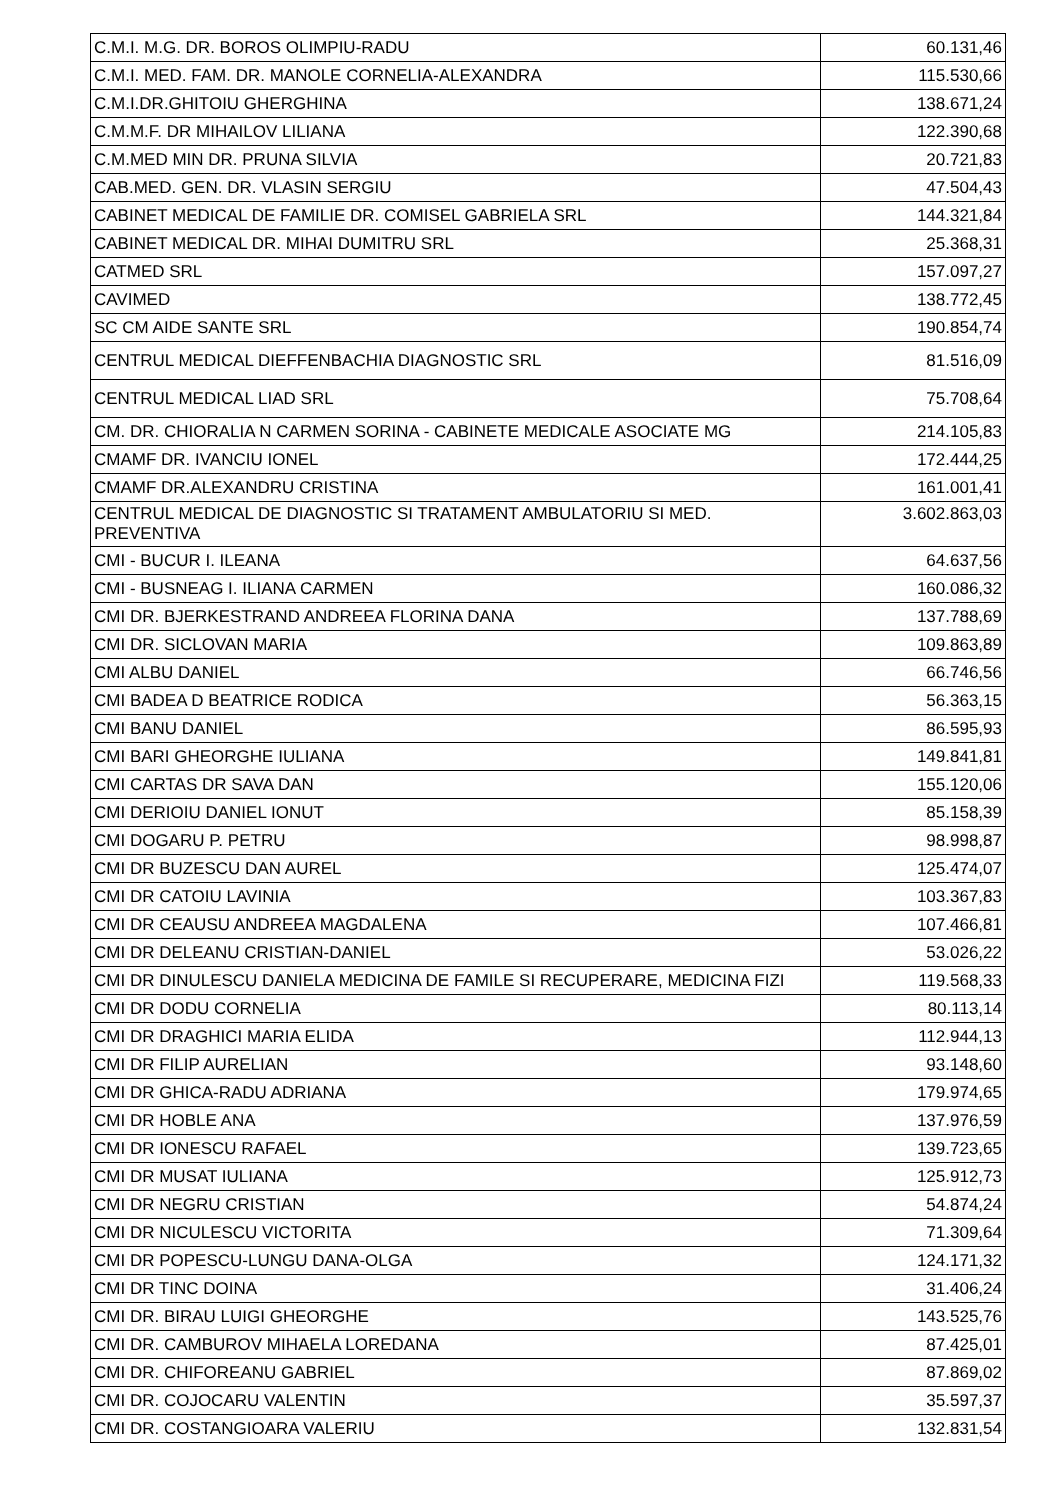| C.M.I. M.G. DR. BOROS OLIMPIU-RADU | 60.131,46 |
| C.M.I. MED. FAM. DR. MANOLE CORNELIA-ALEXANDRA | 115.530,66 |
| C.M.I.DR.GHITOIU GHERGHINA | 138.671,24 |
| C.M.M.F. DR MIHAILOV LILIANA | 122.390,68 |
| C.M.MED MIN DR. PRUNA SILVIA | 20.721,83 |
| CAB.MED. GEN. DR. VLASIN SERGIU | 47.504,43 |
| CABINET MEDICAL DE FAMILIE DR. COMISEL GABRIELA SRL | 144.321,84 |
| CABINET MEDICAL DR. MIHAI DUMITRU SRL | 25.368,31 |
| CATMED SRL | 157.097,27 |
| CAVIMED | 138.772,45 |
| SC CM AIDE SANTE SRL | 190.854,74 |
| CENTRUL MEDICAL DIEFFENBACHIA DIAGNOSTIC SRL | 81.516,09 |
| CENTRUL MEDICAL LIAD SRL | 75.708,64 |
| CM. DR. CHIORALIA N CARMEN SORINA - CABINETE MEDICALE ASOCIATE MG | 214.105,83 |
| CMAMF DR. IVANCIU IONEL | 172.444,25 |
| CMAMF DR.ALEXANDRU CRISTINA | 161.001,41 |
| CENTRUL MEDICAL DE DIAGNOSTIC SI TRATAMENT AMBULATORIU SI MED. PREVENTIVA | 3.602.863,03 |
| CMI - BUCUR I. ILEANA | 64.637,56 |
| CMI - BUSNEAG I. ILIANA CARMEN | 160.086,32 |
| CMI DR. BJERKESTRAND ANDREEA FLORINA DANA | 137.788,69 |
| CMI DR. SICLOVAN MARIA | 109.863,89 |
| CMI ALBU DANIEL | 66.746,56 |
| CMI BADEA D BEATRICE RODICA | 56.363,15 |
| CMI BANU DANIEL | 86.595,93 |
| CMI BARI GHEORGHE IULIANA | 149.841,81 |
| CMI CARTAS DR SAVA DAN | 155.120,06 |
| CMI DERIOIU DANIEL IONUT | 85.158,39 |
| CMI DOGARU P. PETRU | 98.998,87 |
| CMI DR BUZESCU DAN AUREL | 125.474,07 |
| CMI DR CATOIU LAVINIA | 103.367,83 |
| CMI DR CEAUSU ANDREEA MAGDALENA | 107.466,81 |
| CMI DR DELEANU CRISTIAN-DANIEL | 53.026,22 |
| CMI DR DINULESCU DANIELA MEDICINA DE FAMILE SI RECUPERARE, MEDICINA FIZI | 119.568,33 |
| CMI DR DODU CORNELIA | 80.113,14 |
| CMI DR DRAGHICI MARIA ELIDA | 112.944,13 |
| CMI DR FILIP AURELIAN | 93.148,60 |
| CMI DR GHICA-RADU ADRIANA | 179.974,65 |
| CMI DR HOBLE ANA | 137.976,59 |
| CMI DR IONESCU RAFAEL | 139.723,65 |
| CMI DR MUSAT IULIANA | 125.912,73 |
| CMI DR NEGRU CRISTIAN | 54.874,24 |
| CMI DR NICULESCU VICTORITA | 71.309,64 |
| CMI DR POPESCU-LUNGU DANA-OLGA | 124.171,32 |
| CMI DR TINC DOINA | 31.406,24 |
| CMI DR. BIRAU LUIGI GHEORGHE | 143.525,76 |
| CMI DR. CAMBUROV MIHAELA LOREDANA | 87.425,01 |
| CMI DR. CHIFOREANU GABRIEL | 87.869,02 |
| CMI DR. COJOCARU VALENTIN | 35.597,37 |
| CMI DR. COSTANGIOARA VALERIU | 132.831,54 |